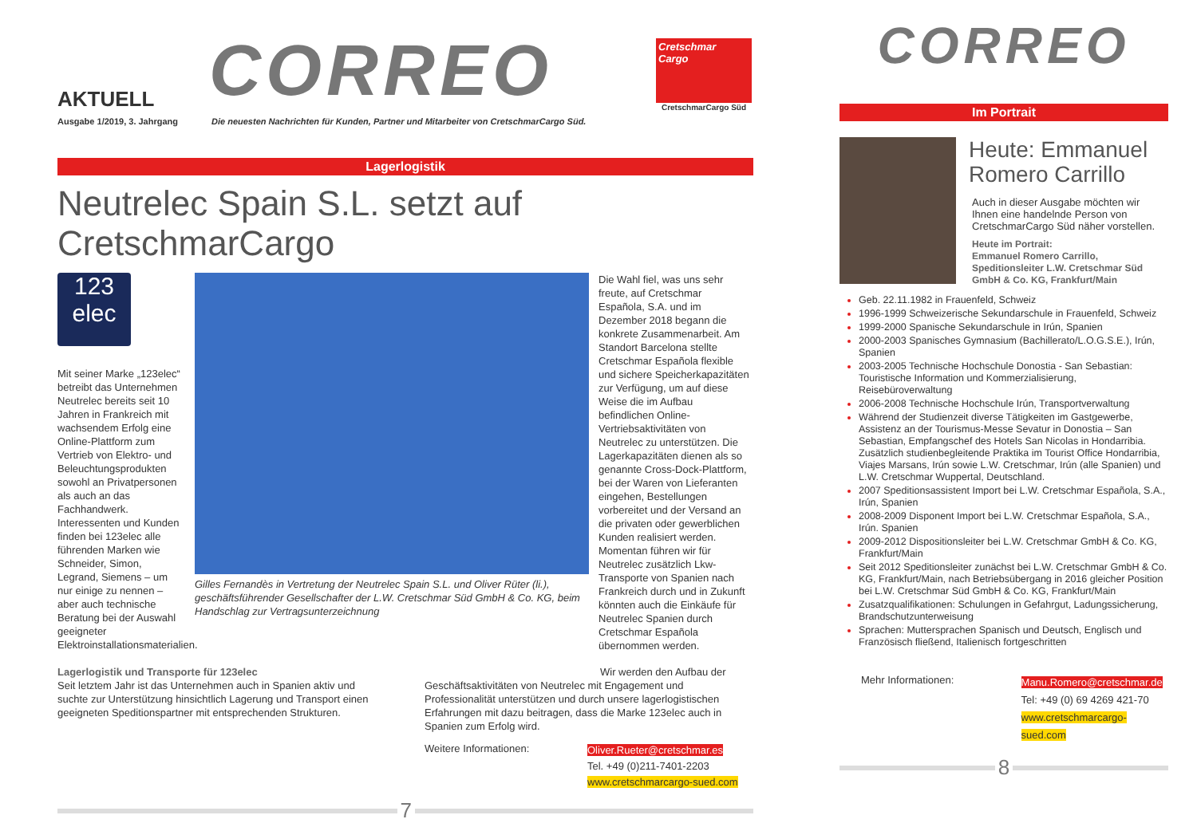AKTUELL
CORREO
Cretschmar
Cargo
CretschmarCargo Süd
Ausgabe 1/2019, 3. Jahrgang Die neuesten Nachrichten für Kunden, Partner und Mitarbeiter von CretschmarCargo Süd.
Lagerlogistik
Neutrelec Spain S.L. setzt auf CretschmarCargo
123
elec
Mit seiner Marke „123elec“ betreibt das Unternehmen Neutrelec bereits seit 10 Jahren in Frankreich mit wachsendem Erfolg eine Online-Plattform zum Vertrieb von Elektro- und Beleuchtungsprodukten sowohl an Privatpersonen als auch an das Fachhandwerk. Interessenten und Kunden finden bei 123elec alle führenden Marken wie Schneider, Simon, Legrand, Siemens – um nur einige zu nennen – aber auch technische Beratung bei der Auswahl geeigneter Elektroinstallationsmaterialien.
Gilles Fernandès in Vertretung der Neutrelec Spain S.L. und Oliver Rüter (li.), geschäftsführender Gesellschafter der L.W. Cretschmar Süd GmbH & Co. KG, beim Handschlag zur Vertragsunterzeichnung
Die Wahl fiel, was uns sehr freute, auf Cretschmar Española, S.A. und im Dezember 2018 begann die konkrete Zusammenarbeit. Am Standort Barcelona stellte Cretschmar Española flexible und sichere Speicherkapazitäten zur Verfügung, um auf diese Weise die im Aufbau befindlichen Online-Vertriebsaktivitäten von Neutrelec zu unterstützen. Die Lagerkapazitäten dienen als so genannte Cross-Dock-Plattform, bei der Waren von Lieferanten eingehen, Bestellungen vorbereitet und der Versand an die privaten oder gewerblichen Kunden realisiert werden. Momentan führen wir für Neutrelec zusätzlich Lkw-Transporte von Spanien nach Frankreich durch und in Zukunft könnten auch die Einkäufe für Neutrelec Spanien durch Cretschmar Española übernommen werden.
Lagerlogistik und Transporte für 123elec
Seit letztem Jahr ist das Unternehmen auch in Spanien aktiv und suchte zur Unterstützung hinsichtlich Lagerung und Transport einen geeigneten Speditionspartner mit entsprechenden Strukturen.
Wir werden den Aufbau der
Geschäftsaktivitäten von Neutrelec mit Engagement und Professionalität unterstützen und durch unsere lagerlogistischen Erfahrungen mit dazu beitragen, dass die Marke 123elec auch in Spanien zum Erfolg wird.
Weitere Informationen:
Oliver.Rueter@cretschmar.es
Tel. +49 (0)211-7401-2203
www.cretschmarcargo-sued.com
7
CORREO
Im Portrait
Heute: Emmanuel Romero Carrillo
Auch in dieser Ausgabe möchten wir Ihnen eine handelnde Person von CretschmarCargo Süd näher vorstellen.
Heute im Portrait:
Emmanuel Romero Carrillo, Speditionsleiter L.W. Cretschmar Süd GmbH & Co. KG, Frankfurt/Main
Geb. 22.11.1982 in Frauenfeld, Schweiz
1996-1999 Schweizerische Sekundarschule in Frauenfeld, Schweiz
1999-2000 Spanische Sekundarschule in Irún, Spanien
2000-2003 Spanisches Gymnasium (Bachillerato/L.O.G.S.E.), Irún, Spanien
2003-2005 Technische Hochschule Donostia - San Sebastian: Touristische Information und Kommerzialisierung, Reisebüroverwaltung
2006-2008 Technische Hochschule Irún, Transportverwaltung
Während der Studienzeit diverse Tätigkeiten im Gastgewerbe, Assistenz an der Tourismus-Messe Sevatur in Donostia – San Sebastian, Empfangschef des Hotels San Nicolas in Hondarribia. Zusätzlich studienbegleitende Praktika im Tourist Office Hondarribia, Viajes Marsans, Irún sowie L.W. Cretschmar, Irún (alle Spanien) und L.W. Cretschmar Wuppertal, Deutschland.
2007 Speditionsassistent Import bei L.W. Cretschmar Española, S.A., Irún, Spanien
2008-2009 Disponent Import bei L.W. Cretschmar Española, S.A., Irún. Spanien
2009-2012 Dispositionsleiter bei L.W. Cretschmar GmbH & Co. KG, Frankfurt/Main
Seit 2012 Speditionsleiter zunächst bei L.W. Cretschmar GmbH & Co. KG, Frankfurt/Main, nach Betriebsübergang in 2016 gleicher Position bei L.W. Cretschmar Süd GmbH & Co. KG, Frankfurt/Main
Zusatzqualifikationen: Schulungen in Gefahrgut, Ladungssicherung, Brandschutzunterweisung
Sprachen: Muttersprachen Spanisch und Deutsch, Englisch und Französisch fließend, Italienisch fortgeschritten
Mehr Informationen:
Manu.Romero@cretschmar.de
Tel: +49 (0) 69 4269 421-70
www.cretschmarcargo-sued.com
8